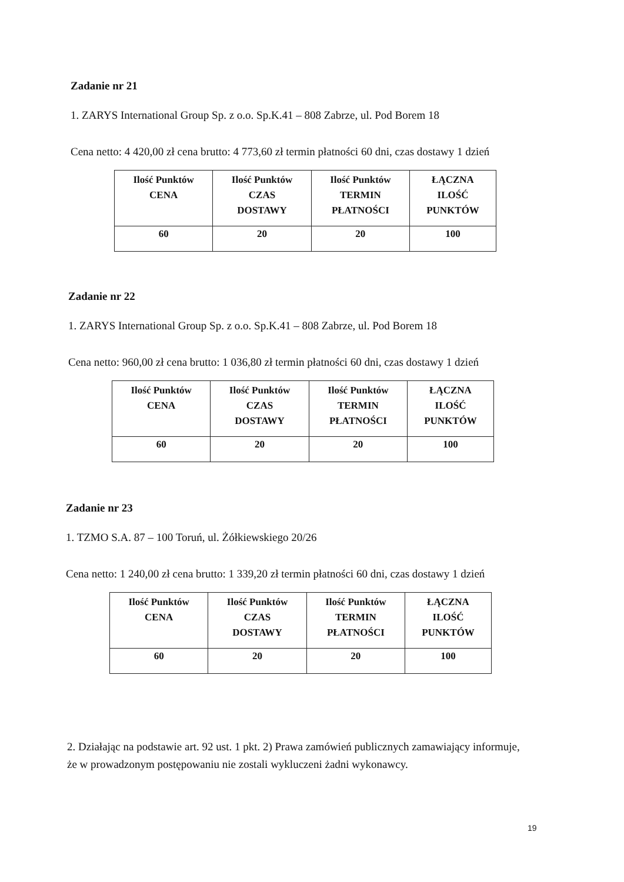Zadanie nr 21
1. ZARYS International Group Sp. z o.o. Sp.K.41 – 808 Zabrze, ul. Pod Borem 18
Cena netto: 4 420,00 zł cena brutto: 4 773,60 zł termin płatności 60 dni, czas dostawy 1 dzień
| Ilość Punktów CENA | Ilość Punktów CZAS DOSTAWY | Ilość Punktów TERMIN PŁATNOŚCI | ŁĄCZNA ILOŚĆ PUNKTÓW |
| --- | --- | --- | --- |
| 60 | 20 | 20 | 100 |
Zadanie nr 22
1. ZARYS International Group Sp. z o.o. Sp.K.41 – 808 Zabrze, ul. Pod Borem 18
Cena netto: 960,00 zł cena brutto: 1 036,80 zł termin płatności 60 dni, czas dostawy 1 dzień
| Ilość Punktów CENA | Ilość Punktów CZAS DOSTAWY | Ilość Punktów TERMIN PŁATNOŚCI | ŁĄCZNA ILOŚĆ PUNKTÓW |
| --- | --- | --- | --- |
| 60 | 20 | 20 | 100 |
Zadanie nr 23
1. TZMO S.A. 87 – 100 Toruń, ul. Żółkiewskiego 20/26
Cena netto: 1 240,00 zł cena brutto: 1 339,20 zł termin płatności 60 dni, czas dostawy 1 dzień
| Ilość Punktów CENA | Ilość Punktów CZAS DOSTAWY | Ilość Punktów TERMIN PŁATNOŚCI | ŁĄCZNA ILOŚĆ PUNKTÓW |
| --- | --- | --- | --- |
| 60 | 20 | 20 | 100 |
2. Działając na podstawie art. 92 ust. 1 pkt. 2) Prawa zamówień publicznych zamawiający informuje, że w prowadzonym postępowaniu nie zostali wykluczeni żadni wykonawcy.
19